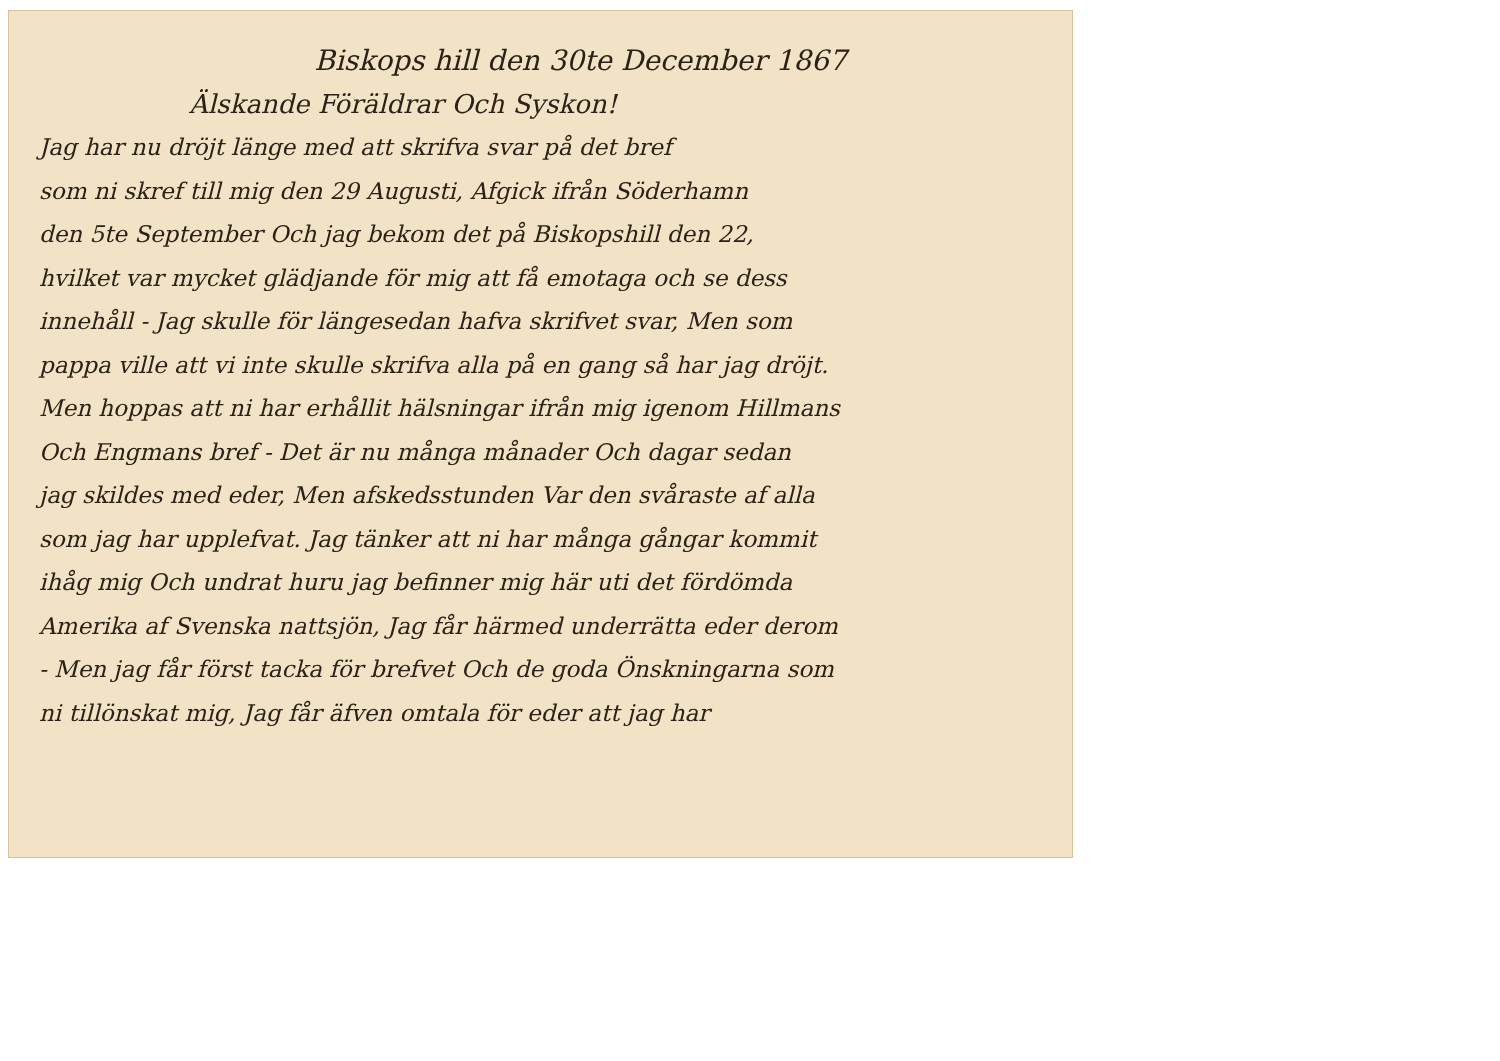Biskops hill den 30te December 1867
Älskande Föräldrar Och Syskon!
Jag har nu dröjt länge med att skrifva svar på det bref
som ni skref till mig den 29 Augusti, Afgick ifrån Söderhamn
den 5te September Och jag bekom det på Biskopshill den 22,
hvilket var mycket glädjande för mig att få emotaga och se dess
innehåll - Jag skulle för längesedan hafva skrifvet svar, Men som
pappa ville att vi inte skulle skrifva alla på en gang så har jag dröjt.
Men hoppas att ni har erhållit hälsningar ifrån mig igenom Hillmans
Och Engmans bref - Det är nu många månader Och dagar sedan
jag skildes med eder, Men afskedsstunden Var den svåraste af alla
som jag har upplefvat. Jag tänker att ni har många gångar kommit
ihåg mig Och undrat huru jag befinner mig här uti det fördömda
Amerika af Svenska nattsjön, Jag får härmed underrätta eder derom
- Men jag får först tacka för brefvet Och de goda Önskningarna som
ni tillönskat mig, Jag får äfven omtala för eder att jag har